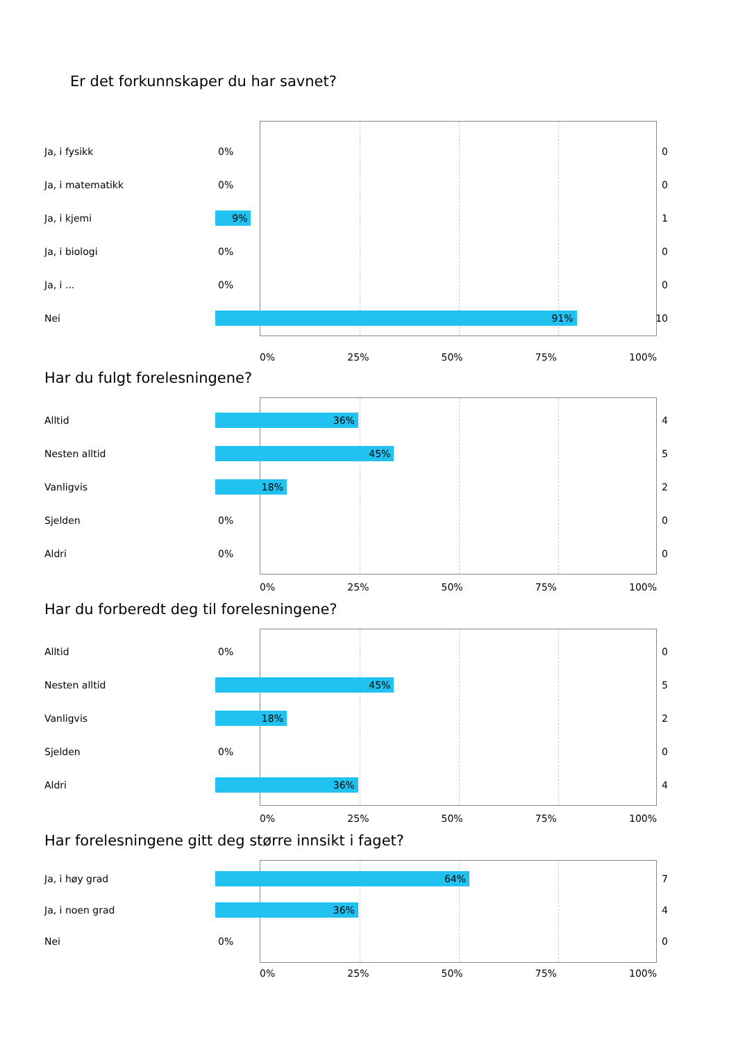Er det forkunnskaper du har savnet?
Ja, i fysikk
0%
0
Ja, i matematikk
0%
0
Ja, i kjemi
9%
1
Ja, i biologi
0%
0
Ja, i ...
0%
0
Nei
91%
10
0% 25% 50% 75% 100%
Har du fulgt forelesningene?
Alltid
36%
4
Nesten alltid
45%
5
Vanligvis
18%
2
Sjelden
0%
0
Aldri
0%
0
0% 25% 50% 75% 100%
Har du forberedt deg til forelesningene?
Alltid
0%
0
Nesten alltid
45%
5
Vanligvis
18%
2
Sjelden
0%
0
Aldri
36%
4
0% 25% 50% 75% 100%
Har forelesningene gitt deg større innsikt i faget?
Ja, i høy grad
64%
7
Ja, i noen grad
36%
4
Nei
0%
0
0% 25% 50% 75% 100%